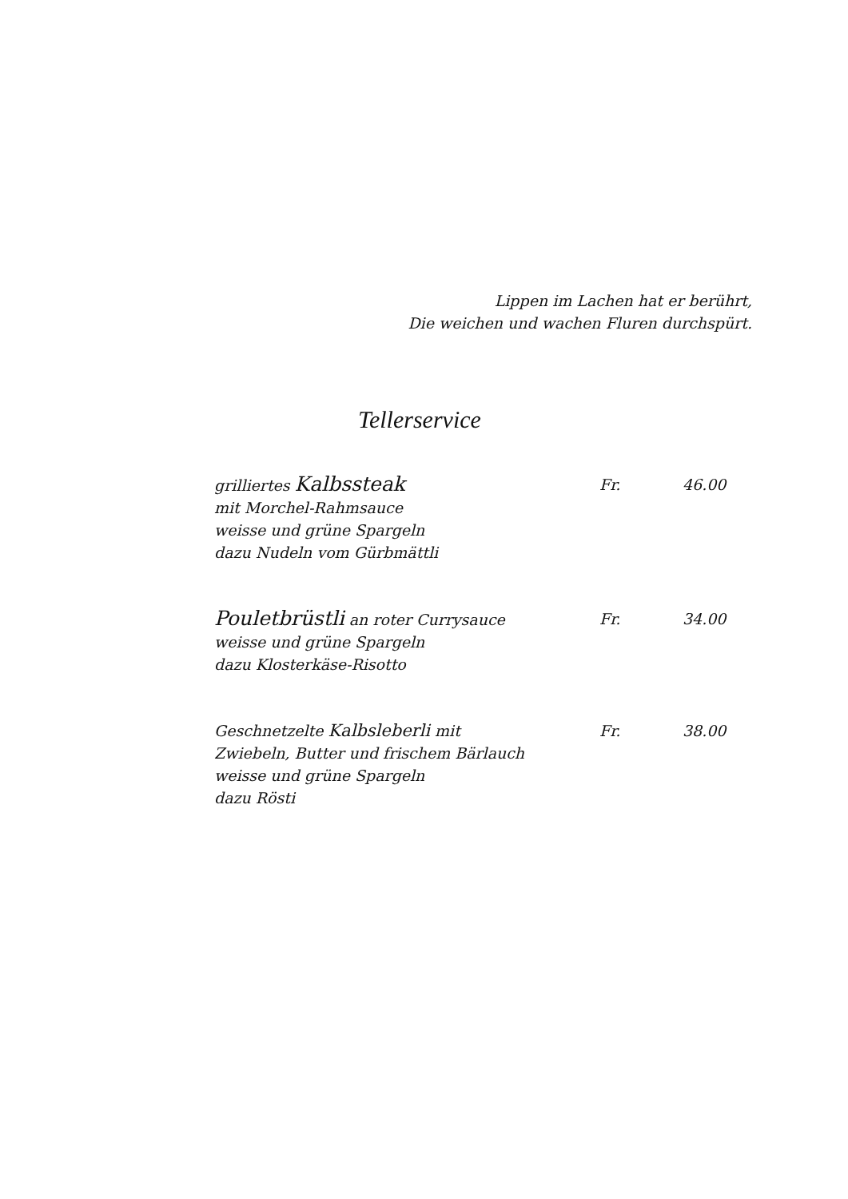Lippen im Lachen hat er berührt,
Die weichen und wachen Fluren durchspürt.
Tellerservice
grilliertes Kalbssteak
mit Morchel-Rahmsauce
weisse und grüne Spargeln
dazu Nudeln vom Gürbmättli
Fr. 46.00
Pouletbrüstli an roter Currysauce
weisse und grüne Spargeln
dazu Klosterkäse-Risotto
Fr. 34.00
Geschnetzelte Kalbsleberli mit
Zwiebeln, Butter und frischem Bärlauch
weisse und grüne Spargeln
dazu Rösti
Fr. 38.00